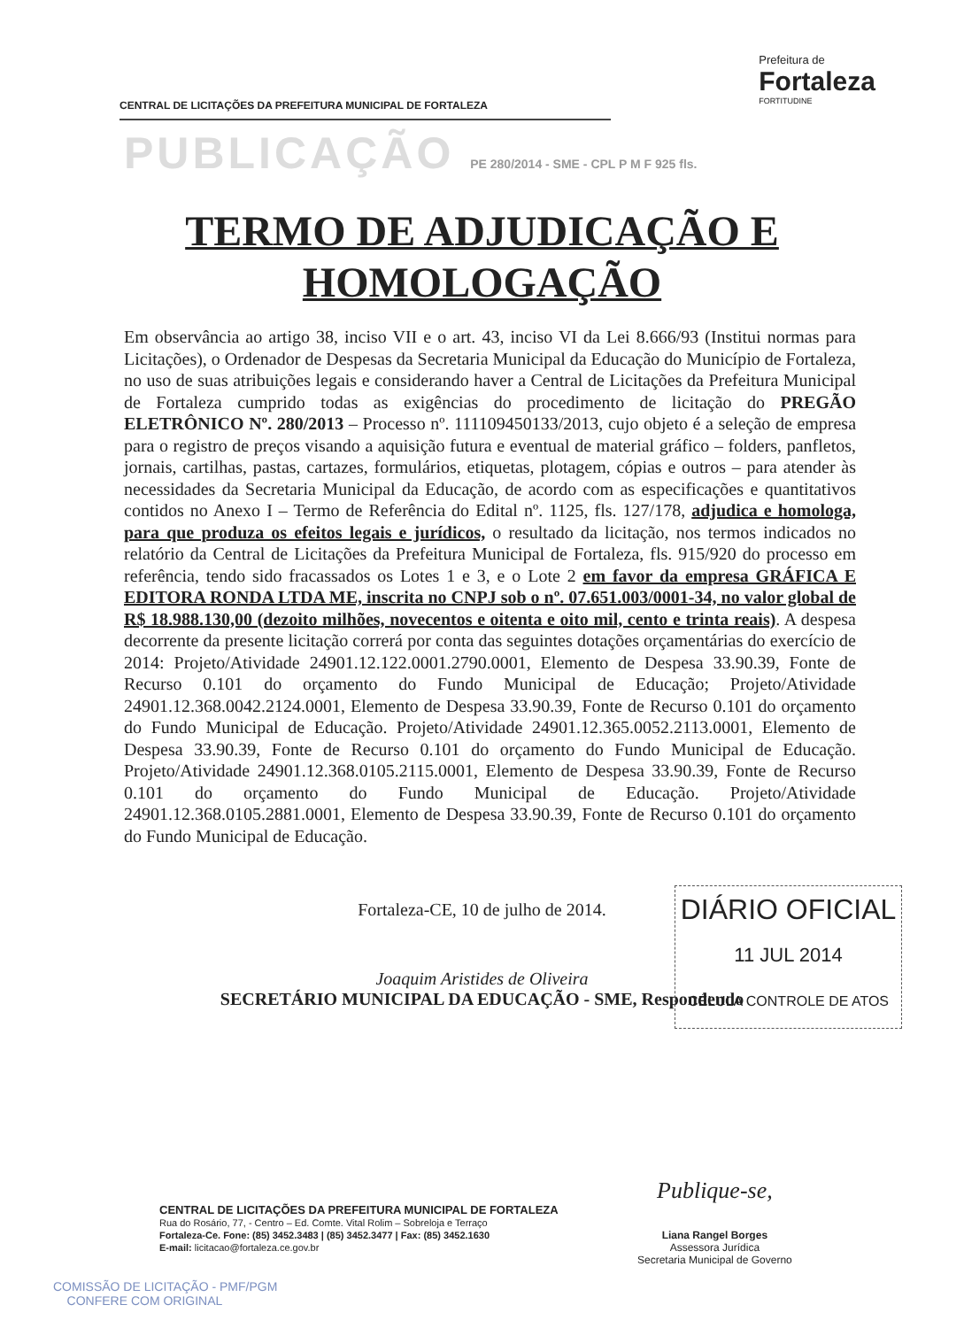CENTRAL DE LICITAÇÕES DA PREFEITURA MUNICIPAL DE FORTALEZA
Prefeitura de
Fortaleza
FORTITUDINE
PUBLICAÇÃO PE 280/2014 - SME - CPL P M F 925 fls.
TERMO DE ADJUDICAÇÃO E
HOMOLOGAÇÃO
Em observância ao artigo 38, inciso VII e o art. 43, inciso VI da Lei 8.666/93 (Institui normas para Licitações), o Ordenador de Despesas da Secretaria Municipal da Educação do Município de Fortaleza, no uso de suas atribuições legais e considerando haver a Central de Licitações da Prefeitura Municipal de Fortaleza cumprido todas as exigências do procedimento de licitação do PREGÃO ELETRÔNICO Nº. 280/2013 – Processo nº. 111109450133/2013, cujo objeto é a seleção de empresa para o registro de preços visando a aquisição futura e eventual de material gráfico – folders, panfletos, jornais, cartilhas, pastas, cartazes, formulários, etiquetas, plotagem, cópias e outros – para atender às necessidades da Secretaria Municipal da Educação, de acordo com as especificações e quantitativos contidos no Anexo I – Termo de Referência do Edital nº. 1125, fls. 127/178, adjudica e homologa, para que produza os efeitos legais e jurídicos, o resultado da licitação, nos termos indicados no relatório da Central de Licitações da Prefeitura Municipal de Fortaleza, fls. 915/920 do processo em referência, tendo sido fracassados os Lotes 1 e 3, e o Lote 2 em favor da empresa GRÁFICA E EDITORA RONDA LTDA ME, inscrita no CNPJ sob o nº. 07.651.003/0001-34, no valor global de R$ 18.988.130,00 (dezoito milhões, novecentos e oitenta e oito mil, cento e trinta reais). A despesa decorrente da presente licitação correrá por conta das seguintes dotações orçamentárias do exercício de 2014: Projeto/Atividade 24901.12.122.0001.2790.0001, Elemento de Despesa 33.90.39, Fonte de Recurso 0.101 do orçamento do Fundo Municipal de Educação; Projeto/Atividade 24901.12.368.0042.2124.0001, Elemento de Despesa 33.90.39, Fonte de Recurso 0.101 do orçamento do Fundo Municipal de Educação. Projeto/Atividade 24901.12.365.0052.2113.0001, Elemento de Despesa 33.90.39, Fonte de Recurso 0.101 do orçamento do Fundo Municipal de Educação. Projeto/Atividade 24901.12.368.0105.2115.0001, Elemento de Despesa 33.90.39, Fonte de Recurso 0.101 do orçamento do Fundo Municipal de Educação. Projeto/Atividade 24901.12.368.0105.2881.0001, Elemento de Despesa 33.90.39, Fonte de Recurso 0.101 do orçamento do Fundo Municipal de Educação.
Fortaleza-CE, 10 de julho de 2014.
Joaquim Aristides de Oliveira
SECRETÁRIO MUNICIPAL DA EDUCAÇÃO - SME, Respondendo
DIÁRIO OFICIAL
11 JUL 2014
CÉLULA CONTROLE DE ATOS
Publique-se,
Liana Rangel Borges
Assessora Jurídica
Secretaria Municipal de Governo
CENTRAL DE LICITAÇÕES DA PREFEITURA MUNICIPAL DE FORTALEZA
Rua do Rosário, 77, - Centro – Ed. Comte. Vital Rolim – Sobreloja e Terraço
Fortaleza-Ce. Fone: (85) 3452.3483 | (85) 3452.3477 | Fax: (85) 3452.1630
E-mail: licitacao@fortaleza.ce.gov.br
COMISSÃO DE LICITAÇÃO - PMF/PGM
CONFERE COM ORIGINAL